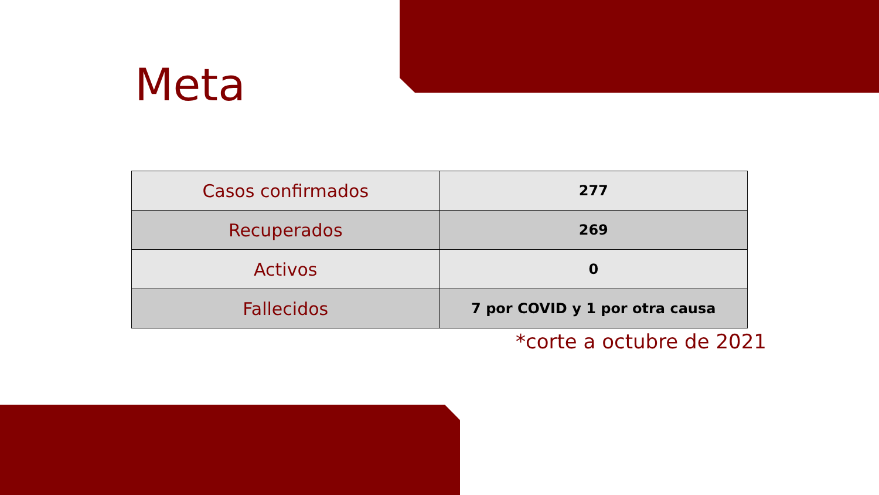Meta
| Casos confirmados | 277 |
| Recuperados | 269 |
| Activos | 0 |
| Fallecidos | 7 por COVID y 1 por otra causa |
*corte a octubre de 2021